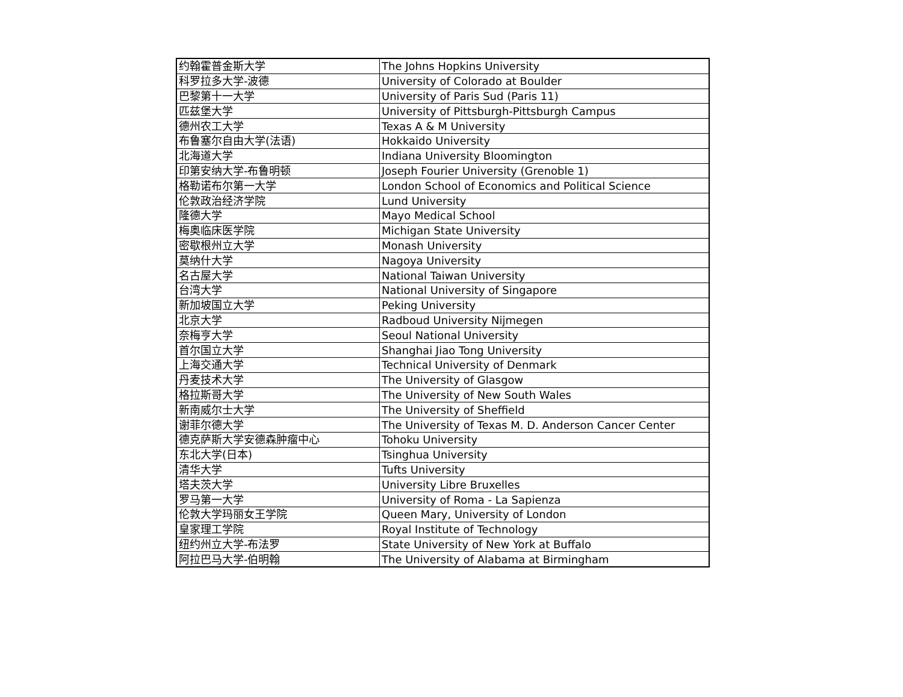| 约翰霍普金斯大学 | The Johns Hopkins University |
| 科罗拉多大学-波德 | University of Colorado at Boulder |
| 巴黎第十一大学 | University of Paris Sud (Paris 11) |
| 匹兹堡大学 | University of Pittsburgh-Pittsburgh Campus |
| 德州农工大学 | Texas A & M University |
| 布鲁塞尔自由大学(法语) | Hokkaido University |
| 北海道大学 | Indiana University Bloomington |
| 印第安纳大学-布鲁明顿 | Joseph Fourier University (Grenoble 1) |
| 格勒诺布尔第一大学 | London School of Economics and Political Science |
| 伦敦政治经济学院 | Lund University |
| 隆德大学 | Mayo Medical School |
| 梅奥临床医学院 | Michigan State University |
| 密歇根州立大学 | Monash University |
| 莫纳什大学 | Nagoya University |
| 名古屋大学 | National Taiwan University |
| 台湾大学 | National University of Singapore |
| 新加坡国立大学 | Peking University |
| 北京大学 | Radboud University Nijmegen |
| 奈梅亨大学 | Seoul National University |
| 首尔国立大学 | Shanghai Jiao Tong University |
| 上海交通大学 | Technical University of Denmark |
| 丹麦技术大学 | The University of Glasgow |
| 格拉斯哥大学 | The University of New South Wales |
| 新南威尔士大学 | The University of Sheffield |
| 谢菲尔德大学 | The University of Texas M. D. Anderson Cancer Center |
| 德克萨斯大学安德森肿瘤中心 | Tohoku University |
| 东北大学(日本) | Tsinghua University |
| 清华大学 | Tufts University |
| 塔夫茨大学 | University Libre Bruxelles |
| 罗马第一大学 | University of Roma - La Sapienza |
| 伦敦大学玛丽女王学院 | Queen Mary, University of London |
| 皇家理工学院 | Royal Institute of Technology |
| 纽约州立大学-布法罗 | State University of New York at Buffalo |
| 阿拉巴马大学-伯明翰 | The University of Alabama at Birmingham |